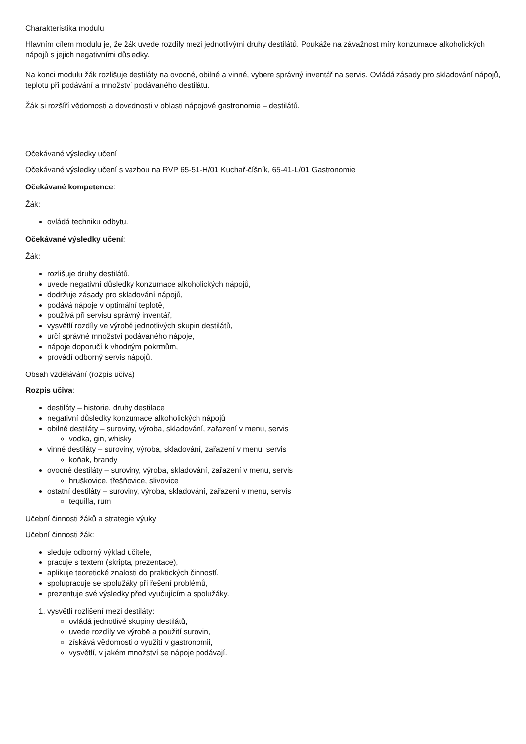Charakteristika modulu
Hlavním cílem modulu je, že žák uvede rozdíly mezi jednotlivými druhy destilátů. Poukáže na závažnost míry konzumace alkoholických nápojů s jejich negativními důsledky.
Na konci modulu žák rozlišuje destiláty na ovocné, obilné a vinné, vybere správný inventář na servis. Ovládá zásady pro skladování nápojů, teplotu při podávání a množství podávaného destilátu.
Žák si rozšíří vědomosti a dovednosti v oblasti nápojové gastronomie – destilátů.
Očekávané výsledky učení
Očekávané výsledky učení s vazbou na RVP 65-51-H/01 Kuchař-číšník, 65-41-L/01 Gastronomie
Očekávané kompetence:
Žák:
ovládá techniku odbytu.
Očekávané výsledky učení:
Žák:
rozlišuje druhy destilátů,
uvede negativní důsledky konzumace alkoholických nápojů,
dodržuje zásady pro skladování nápojů,
podává nápoje v optimální teplotě,
používá při servisu správný inventář,
vysvětlí rozdíly ve výrobě jednotlivých skupin destilátů,
určí správné množství podávaného nápoje,
nápoje doporučí k vhodným pokrmům,
provádí odborný servis nápojů.
Obsah vzdělávání (rozpis učiva)
Rozpis učiva:
destiláty – historie, druhy destilace
negativní důsledky konzumace alkoholických nápojů
obilné destiláty – suroviny, výroba, skladování, zařazení v menu, servis
vodka, gin, whisky
vinné destiláty – suroviny, výroba, skladování, zařazení v menu, servis
koňak, brandy
ovocné destiláty – suroviny, výroba, skladování, zařazení v menu, servis
hruškovice, třešňovice, slivovice
ostatní destiláty – suroviny, výroba, skladování, zařazení v menu, servis
tequilla, rum
Učební činnosti žáků a strategie výuky
Učební činnosti žák:
sleduje odborný výklad učitele,
pracuje s textem (skripta, prezentace),
aplikuje teoretické znalosti do praktických činností,
spolupracuje se spolužáky při řešení problémů,
prezentuje své výsledky před vyučujícím a spolužáky.
1. vysvětlí rozlišení mezi destiláty:
ovládá jednotlivé skupiny destilátů,
uvede rozdíly ve výrobě a použití surovin,
získává vědomosti o využití v gastronomii,
vysvětlí, v jakém množství se nápoje podávají.